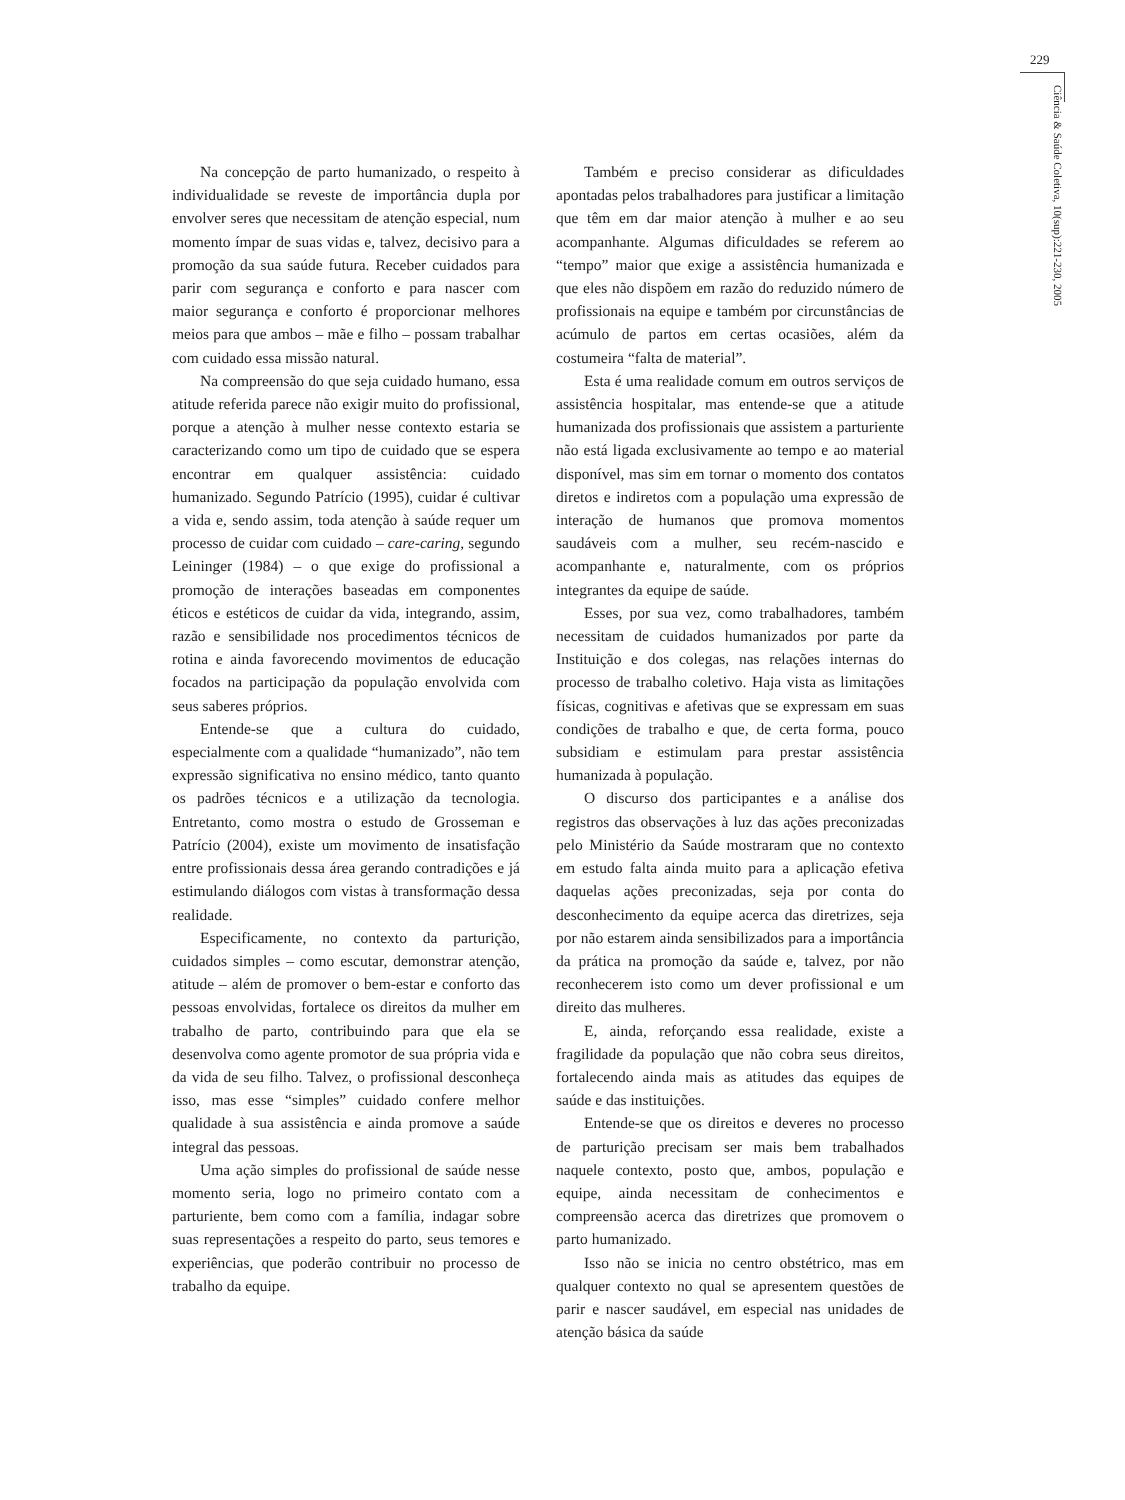229
Ciência & Saúde Coletiva, 10(sup):221-230, 2005
Na concepção de parto humanizado, o respeito à individualidade se reveste de importância dupla por envolver seres que necessitam de atenção especial, num momento ímpar de suas vidas e, talvez, decisivo para a promoção da sua saúde futura. Receber cuidados para parir com segurança e conforto e para nascer com maior segurança e conforto é proporcionar melhores meios para que ambos – mãe e filho – possam trabalhar com cuidado essa missão natural.
Na compreensão do que seja cuidado humano, essa atitude referida parece não exigir muito do profissional, porque a atenção à mulher nesse contexto estaria se caracterizando como um tipo de cuidado que se espera encontrar em qualquer assistência: cuidado humanizado. Segundo Patrício (1995), cuidar é cultivar a vida e, sendo assim, toda atenção à saúde requer um processo de cuidar com cuidado – care-caring, segundo Leininger (1984) – o que exige do profissional a promoção de interações baseadas em componentes éticos e estéticos de cuidar da vida, integrando, assim, razão e sensibilidade nos procedimentos técnicos de rotina e ainda favorecendo movimentos de educação focados na participação da população envolvida com seus saberes próprios.
Entende-se que a cultura do cuidado, especialmente com a qualidade “humanizado”, não tem expressão significativa no ensino médico, tanto quanto os padrões técnicos e a utilização da tecnologia. Entretanto, como mostra o estudo de Grosseman e Patrício (2004), existe um movimento de insatisfação entre profissionais dessa área gerando contradições e já estimulando diálogos com vistas à transformação dessa realidade.
Especificamente, no contexto da parturição, cuidados simples – como escutar, demonstrar atenção, atitude – além de promover o bem-estar e conforto das pessoas envolvidas, fortalece os direitos da mulher em trabalho de parto, contribuindo para que ela se desenvolva como agente promotor de sua própria vida e da vida de seu filho. Talvez, o profissional desconheça isso, mas esse “simples” cuidado confere melhor qualidade à sua assistência e ainda promove a saúde integral das pessoas.
Uma ação simples do profissional de saúde nesse momento seria, logo no primeiro contato com a parturiente, bem como com a família, indagar sobre suas representações a respeito do parto, seus temores e experiências, que poderão contribuir no processo de trabalho da equipe.
Também e preciso considerar as dificuldades apontadas pelos trabalhadores para justificar a limitação que têm em dar maior atenção à mulher e ao seu acompanhante. Algumas dificuldades se referem ao “tempo” maior que exige a assistência humanizada e que eles não dispõem em razão do reduzido número de profissionais na equipe e também por circunstâncias de acúmulo de partos em certas ocasiões, além da costumeira “falta de material”.
Esta é uma realidade comum em outros serviços de assistência hospitalar, mas entende-se que a atitude humanizada dos profissionais que assistem a parturiente não está ligada exclusivamente ao tempo e ao material disponível, mas sim em tornar o momento dos contatos diretos e indiretos com a população uma expressão de interação de humanos que promova momentos saudáveis com a mulher, seu recém-nascido e acompanhante e, naturalmente, com os próprios integrantes da equipe de saúde.
Esses, por sua vez, como trabalhadores, também necessitam de cuidados humanizados por parte da Instituição e dos colegas, nas relações internas do processo de trabalho coletivo. Haja vista as limitações físicas, cognitivas e afetivas que se expressam em suas condições de trabalho e que, de certa forma, pouco subsidiam e estimulam para prestar assistência humanizada à população.
O discurso dos participantes e a análise dos registros das observações à luz das ações preconizadas pelo Ministério da Saúde mostraram que no contexto em estudo falta ainda muito para a aplicação efetiva daquelas ações preconizadas, seja por conta do desconhecimento da equipe acerca das diretrizes, seja por não estarem ainda sensibilizados para a importância da prática na promoção da saúde e, talvez, por não reconhecerem isto como um dever profissional e um direito das mulheres.
E, ainda, reforçando essa realidade, existe a fragilidade da população que não cobra seus direitos, fortalecendo ainda mais as atitudes das equipes de saúde e das instituições.
Entende-se que os direitos e deveres no processo de parturição precisam ser mais bem trabalhados naquele contexto, posto que, ambos, população e equipe, ainda necessitam de conhecimentos e compreensão acerca das diretrizes que promovem o parto humanizado.
Isso não se inicia no centro obstétrico, mas em qualquer contexto no qual se apresentem questões de parir e nascer saudável, em especial nas unidades de atenção básica da saúde